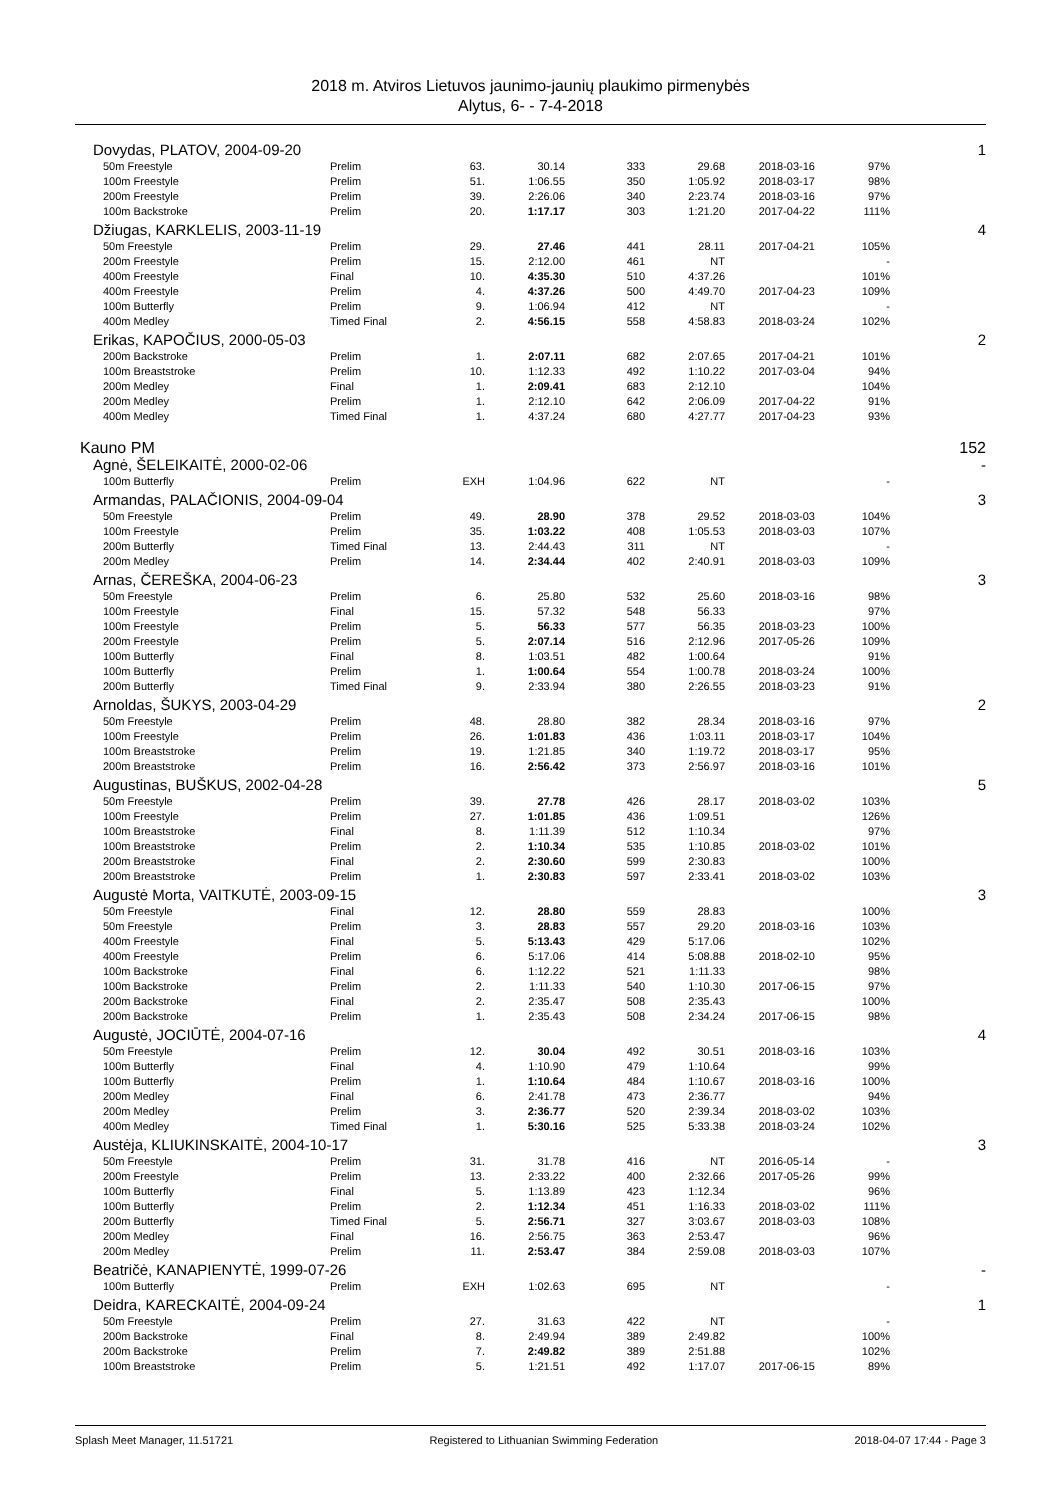2018 m. Atviros Lietuvos jaunimo-jaunių plaukimo pirmenybės
Alytus, 6- - 7-4-2018
| Dovydas, PLATOV, 2004-09-20 | | | | | | | | 1 |
| 50m Freestyle | Prelim | 63. | 30.14 | 333 | 29.68 | 2018-03-16 | 97% | |
| 100m Freestyle | Prelim | 51. | 1:06.55 | 350 | 1:05.92 | 2018-03-17 | 98% | |
| 200m Freestyle | Prelim | 39. | 2:26.06 | 340 | 2:23.74 | 2018-03-16 | 97% | |
| 100m Backstroke | Prelim | 20. | 1:17.17 | 303 | 1:21.20 | 2017-04-22 | 111% | |
| Džiugas, KARKLELIS, 2003-11-19 | | | | | | | | 4 |
| 50m Freestyle | Prelim | 29. | 27.46 | 441 | 28.11 | 2017-04-21 | 105% | |
| 200m Freestyle | Prelim | 15. | 2:12.00 | 461 | NT | | - | |
| 400m Freestyle | Final | 10. | 4:35.30 | 510 | 4:37.26 | | 101% | |
| 400m Freestyle | Prelim | 4. | 4:37.26 | 500 | 4:49.70 | 2017-04-23 | 109% | |
| 100m Butterfly | Prelim | 9. | 1:06.94 | 412 | NT | | - | |
| 400m Medley | Timed Final | 2. | 4:56.15 | 558 | 4:58.83 | 2018-03-24 | 102% | |
| Erikas, KAPOČIUS, 2000-05-03 | | | | | | | | 2 |
| 200m Backstroke | Prelim | 1. | 2:07.11 | 682 | 2:07.65 | 2017-04-21 | 101% | |
| 100m Breaststroke | Prelim | 10. | 1:12.33 | 492 | 1:10.22 | 2017-03-04 | 94% | |
| 200m Medley | Final | 1. | 2:09.41 | 683 | 2:12.10 | | 104% | |
| 200m Medley | Prelim | 1. | 2:12.10 | 642 | 2:06.09 | 2017-04-22 | 91% | |
| 400m Medley | Timed Final | 1. | 4:37.24 | 680 | 4:27.77 | 2017-04-23 | 93% | |
| Kauno PM | | | | | | | | 152 |
| Agnė, ŠELEIKAITĖ, 2000-02-06 | | | | | | | | - |
| 100m Butterfly | Prelim | EXH | 1:04.96 | 622 | NT | | - | |
| Armandas, PALAČIONIS, 2004-09-04 | | | | | | | | 3 |
| 50m Freestyle | Prelim | 49. | 28.90 | 378 | 29.52 | 2018-03-03 | 104% | |
| 100m Freestyle | Prelim | 35. | 1:03.22 | 408 | 1:05.53 | 2018-03-03 | 107% | |
| 200m Butterfly | Timed Final | 13. | 2:44.43 | 311 | NT | | - | |
| 200m Medley | Prelim | 14. | 2:34.44 | 402 | 2:40.91 | 2018-03-03 | 109% | |
| Arnas, ČEREŠKA, 2004-06-23 | | | | | | | | 3 |
| 50m Freestyle | Prelim | 6. | 25.80 | 532 | 25.60 | 2018-03-16 | 98% | |
| 100m Freestyle | Final | 15. | 57.32 | 548 | 56.33 | | 97% | |
| 100m Freestyle | Prelim | 5. | 56.33 | 577 | 56.35 | 2018-03-23 | 100% | |
| 200m Freestyle | Prelim | 5. | 2:07.14 | 516 | 2:12.96 | 2017-05-26 | 109% | |
| 100m Butterfly | Final | 8. | 1:03.51 | 482 | 1:00.64 | | 91% | |
| 100m Butterfly | Prelim | 1. | 1:00.64 | 554 | 1:00.78 | 2018-03-24 | 100% | |
| 200m Butterfly | Timed Final | 9. | 2:33.94 | 380 | 2:26.55 | 2018-03-23 | 91% | |
| Arnoldas, ŠUKYS, 2003-04-29 | | | | | | | | 2 |
| 50m Freestyle | Prelim | 48. | 28.80 | 382 | 28.34 | 2018-03-16 | 97% | |
| 100m Freestyle | Prelim | 26. | 1:01.83 | 436 | 1:03.11 | 2018-03-17 | 104% | |
| 100m Breaststroke | Prelim | 19. | 1:21.85 | 340 | 1:19.72 | 2018-03-17 | 95% | |
| 200m Breaststroke | Prelim | 16. | 2:56.42 | 373 | 2:56.97 | 2018-03-16 | 101% | |
| Augustinas, BUŠKUS, 2002-04-28 | | | | | | | | 5 |
| 50m Freestyle | Prelim | 39. | 27.78 | 426 | 28.17 | 2018-03-02 | 103% | |
| 100m Freestyle | Prelim | 27. | 1:01.85 | 436 | 1:09.51 | | 126% | |
| 100m Breaststroke | Final | 8. | 1:11.39 | 512 | 1:10.34 | | 97% | |
| 100m Breaststroke | Prelim | 2. | 1:10.34 | 535 | 1:10.85 | 2018-03-02 | 101% | |
| 200m Breaststroke | Final | 2. | 2:30.60 | 599 | 2:30.83 | | 100% | |
| 200m Breaststroke | Prelim | 1. | 2:30.83 | 597 | 2:33.41 | 2018-03-02 | 103% | |
| Augustė Morta, VAITKUTĖ, 2003-09-15 | | | | | | | | 3 |
| 50m Freestyle | Final | 12. | 28.80 | 559 | 28.83 | | 100% | |
| 50m Freestyle | Prelim | 3. | 28.83 | 557 | 29.20 | 2018-03-16 | 103% | |
| 400m Freestyle | Final | 5. | 5:13.43 | 429 | 5:17.06 | | 102% | |
| 400m Freestyle | Prelim | 6. | 5:17.06 | 414 | 5:08.88 | 2018-02-10 | 95% | |
| 100m Backstroke | Final | 6. | 1:12.22 | 521 | 1:11.33 | | 98% | |
| 100m Backstroke | Prelim | 2. | 1:11.33 | 540 | 1:10.30 | 2017-06-15 | 97% | |
| 200m Backstroke | Final | 2. | 2:35.47 | 508 | 2:35.43 | | 100% | |
| 200m Backstroke | Prelim | 1. | 2:35.43 | 508 | 2:34.24 | 2017-06-15 | 98% | |
| Augustė, JOCIŪTĖ, 2004-07-16 | | | | | | | | 4 |
| 50m Freestyle | Prelim | 12. | 30.04 | 492 | 30.51 | 2018-03-16 | 103% | |
| 100m Butterfly | Final | 4. | 1:10.90 | 479 | 1:10.64 | | 99% | |
| 100m Butterfly | Prelim | 1. | 1:10.64 | 484 | 1:10.67 | 2018-03-16 | 100% | |
| 200m Medley | Final | 6. | 2:41.78 | 473 | 2:36.77 | | 94% | |
| 200m Medley | Prelim | 3. | 2:36.77 | 520 | 2:39.34 | 2018-03-02 | 103% | |
| 400m Medley | Timed Final | 1. | 5:30.16 | 525 | 5:33.38 | 2018-03-24 | 102% | |
| Austėja, KLIUKINSKAITĖ, 2004-10-17 | | | | | | | | 3 |
| 50m Freestyle | Prelim | 31. | 31.78 | 416 | NT | 2016-05-14 | - | |
| 200m Freestyle | Prelim | 13. | 2:33.22 | 400 | 2:32.66 | 2017-05-26 | 99% | |
| 100m Butterfly | Final | 5. | 1:13.89 | 423 | 1:12.34 | | 96% | |
| 100m Butterfly | Prelim | 2. | 1:12.34 | 451 | 1:16.33 | 2018-03-02 | 111% | |
| 200m Butterfly | Timed Final | 5. | 2:56.71 | 327 | 3:03.67 | 2018-03-03 | 108% | |
| 200m Medley | Final | 16. | 2:56.75 | 363 | 2:53.47 | | 96% | |
| 200m Medley | Prelim | 11. | 2:53.47 | 384 | 2:59.08 | 2018-03-03 | 107% | |
| Beatričė, KANAPIENYTĖ, 1999-07-26 | | | | | | | | - |
| 100m Butterfly | Prelim | EXH | 1:02.63 | 695 | NT | | - | |
| Deidra, KARECKAITĖ, 2004-09-24 | | | | | | | | 1 |
| 50m Freestyle | Prelim | 27. | 31.63 | 422 | NT | | - | |
| 200m Backstroke | Final | 8. | 2:49.94 | 389 | 2:49.82 | | 100% | |
| 200m Backstroke | Prelim | 7. | 2:49.82 | 389 | 2:51.88 | | 102% | |
| 100m Breaststroke | Prelim | 5. | 1:21.51 | 492 | 1:17.07 | 2017-06-15 | 89% | |
Splash Meet Manager, 11.51721 Registered to Lithuanian Swimming Federation 2018-04-07 17:44 - Page 3